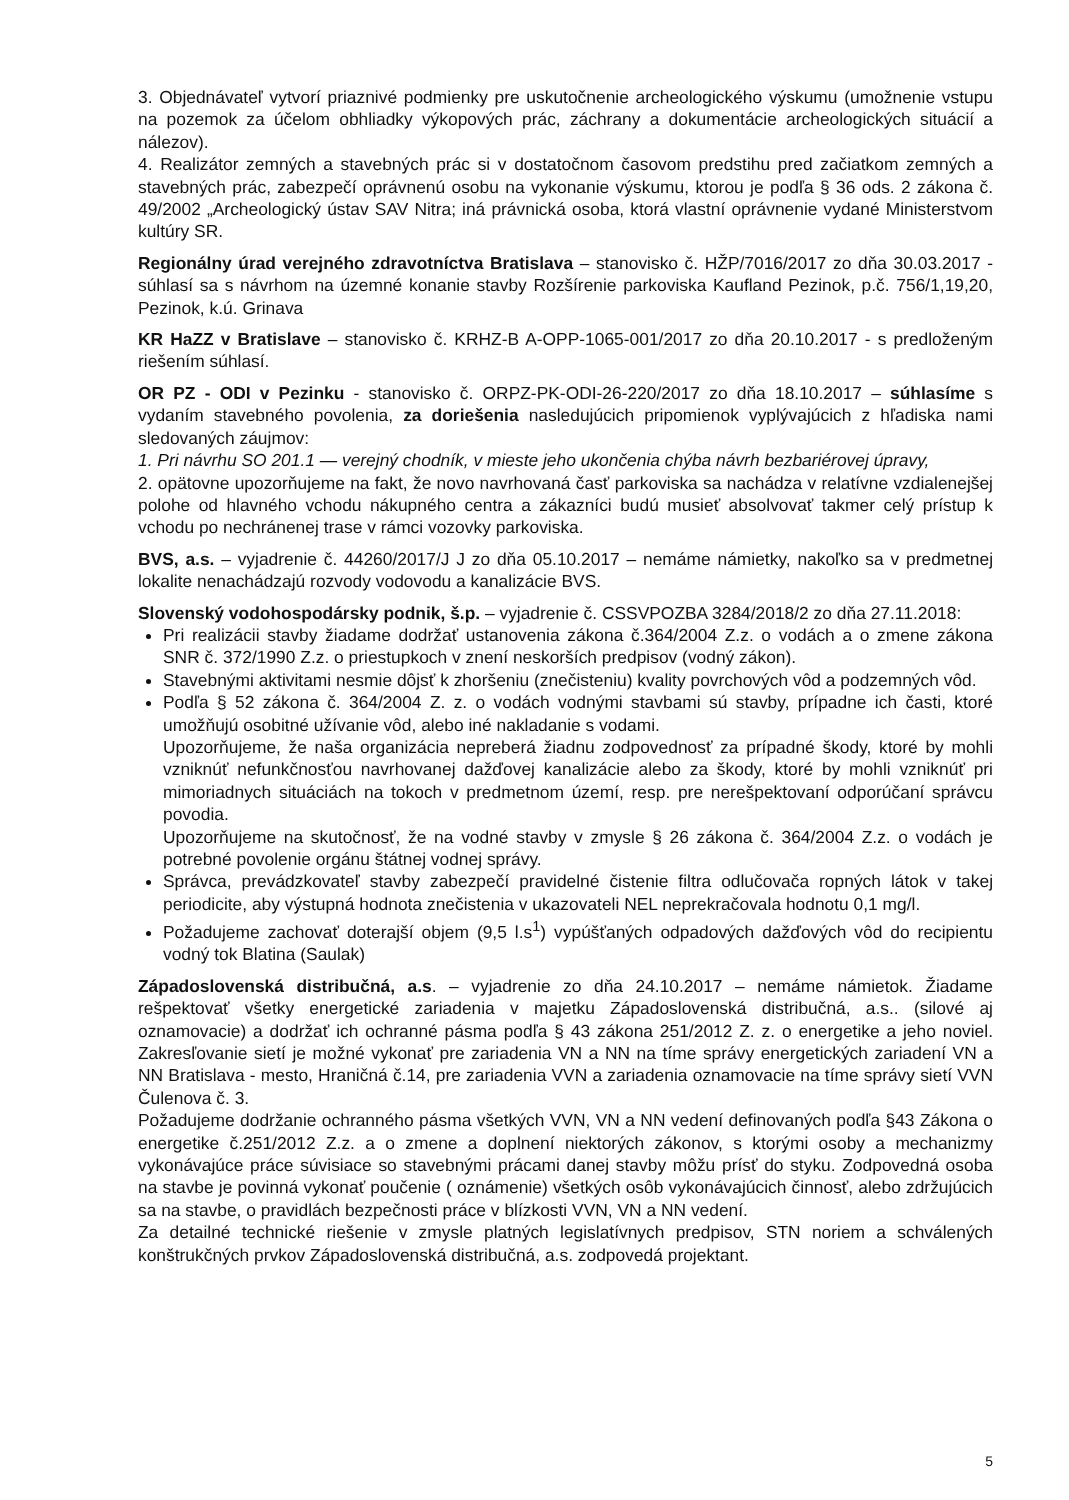3. Objednávateľ vytvorí priaznivé podmienky pre uskutočnenie archeologického výskumu (umožnenie vstupu na pozemok za účelom obhliadky výkopových prác, záchrany a dokumentácie archeologických situácií a nálezov).
4. Realizátor zemných a stavebných prác si v dostatočnom časovom predstihu pred začiatkom zemných a stavebných prác, zabezpečí oprávnenú osobu na vykonanie výskumu, ktorou je podľa § 36 ods. 2 zákona č. 49/2002 „Archeologický ústav SAV Nitra; iná právnická osoba, ktorá vlastní oprávnenie vydané Ministerstvom kultúry SR.
Regionálny úrad verejného zdravotníctva Bratislava – stanovisko č. HŽP/7016/2017 zo dňa 30.03.2017 - súhlasí sa s návrhom na územné konanie stavby Rozšírenie parkoviska Kaufland Pezinok, p.č. 756/1,19,20, Pezinok, k.ú. Grinava
KR HaZZ v Bratislave – stanovisko č. KRHZ-B A-OPP-1065-001/2017 zo dňa 20.10.2017 - s predloženým riešením súhlasí.
OR PZ - ODI v Pezinku - stanovisko č. ORPZ-PK-ODI-26-220/2017 zo dňa 18.10.2017 – súhlasíme s vydaním stavebného povolenia, za doriešenia nasledujúcich pripomienok vyplývajúcich z hľadiska nami sledovaných záujmov:
1. Pri návrhu SO 201.1 — verejný chodník, v mieste jeho ukončenia chýba návrh bezbariérovej úpravy,
2. opätovne upozorňujeme na fakt, že novo navrhovaná časť parkoviska sa nachádza v relatívne vzdialenejšej polohe od hlavného vchodu nákupného centra a zákazníci budú musieť absolvovať takmer celý prístup k vchodu po nechránenej trase v rámci vozovky parkoviska.
BVS, a.s. – vyjadrenie č. 44260/2017/J J zo dňa 05.10.2017 – nemáme námietky, nakoľko sa v predmetnej lokalite nenachádzajú rozvody vodovodu a kanalizácie BVS.
Slovenský vodohospodársky podnik, š.p. – vyjadrenie č. CSSVPOZBA 3284/2018/2 zo dňa 27.11.2018:
Pri realizácii stavby žiadame dodržať ustanovenia zákona č.364/2004 Z.z. o vodách a o zmene zákona SNR č. 372/1990 Z.z. o priestupkoch v znení neskorších predpisov (vodný zákon).
Stavebnými aktivitami nesmie dôjsť k zhoršeniu (znečisteniu) kvality povrchových vôd a podzemných vôd.
Podľa § 52 zákona č. 364/2004 Z. z. o vodách vodnými stavbami sú stavby, prípadne ich časti, ktoré umožňujú osobitné užívanie vôd, alebo iné nakladanie s vodami.
Upozorňujeme, že naša organizácia nepreberá žiadnu zodpovednosť za prípadné škody, ktoré by mohli vzniknúť nefunkčnosťou navrhovanej dažďovej kanalizácie alebo za škody, ktoré by mohli vzniknúť pri mimoriadnych situáciách na tokoch v predmetnom území, resp. pre nerešpektovaní odporúčaní správcu povodia.
Upozorňujeme na skutočnosť, že na vodné stavby v zmysle § 26 zákona č. 364/2004 Z.z. o vodách je potrebné povolenie orgánu štátnej vodnej správy.
Správca, prevádzkovateľ stavby zabezpečí pravidelné čistenie filtra odlučovača ropných látok v takej periodicite, aby výstupná hodnota znečistenia v ukazovateli NEL neprekračovala hodnotu 0,1 mg/l.
Požadujeme zachovať doterajší objem (9,5 l.s<sup>1</sup>) vypúšťaných odpadových dažďových vôd do recipientu vodný tok Blatina (Saulak)
Západoslovenská distribučná, a.s. – vyjadrenie zo dňa 24.10.2017 – nemáme námietok. Žiadame rešpektovať všetky energetické zariadenia v majetku Západoslovenská distribučná, a.s.. (silové aj oznamovacie) a dodržať ich ochranné pásma podľa § 43 zákona 251/2012 Z. z. o energetike a jeho noviel. Zakresľovanie sietí je možné vykonať pre zariadenia VN a NN na tíme správy energetických zariadení VN a NN Bratislava - mesto, Hraničná č.14, pre zariadenia VVN a zariadenia oznamovacie na tíme správy sietí VVN Čulenova č. 3.
Požadujeme dodržanie ochranného pásma všetkých VVN, VN a NN vedení definovaných podľa §43 Zákona o energetike č.251/2012 Z.z. a o zmene a doplnení niektorých zákonov, s ktorými osoby a mechanizmy vykonávajúce práce súvisiace so stavebnými prácami danej stavby môžu prísť do styku. Zodpovedná osoba na stavbe je povinná vykonať poučenie ( oznámenie) všetkých osôb vykonávajúcich činnosť, alebo zdržujúcich sa na stavbe, o pravidlách bezpečnosti práce v blízkosti VVN, VN a NN vedení.
Za detailné technické riešenie v zmysle platných legislatívnych predpisov, STN noriem a schválených konštrukčných prvkov Západoslovenská distribučná, a.s. zodpovedá projektant.
5